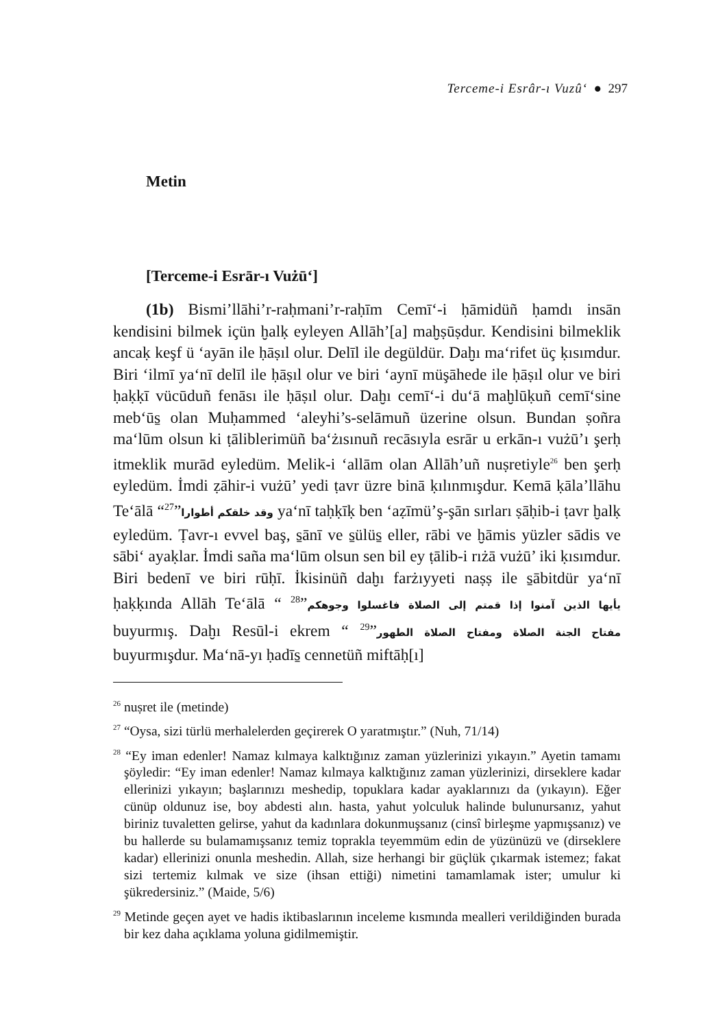Terceme-i Esrâr-ı Vuzû‘ ● 297
Metin
[Terceme-i Esrār-ı Vużū‘]
(1b) Bismi’llāhi’r-raḥmani’r-raḥīm Cemī‘-i ḥāmidüñ ḥamdı insān kendisini bilmek içün ḫalḳ eyleyen Allāh’[a] maḫṣūṣdur. Kendisini bilmeklik ancaḳ keşf ü ‘ayān ile ḥāṣıl olur. Delīl ile degüldür. Daḫı ma‘rifet üç ḳısımdur. Biri ‘ilmī ya‘nī delīl ile ḥāṣıl olur ve biri ‘aynī müşāhede ile ḥāṣıl olur ve biri ḥaḳḳī vücūduñ fenāsı ile ḥāṣıl olur. Daḫı cemī‘-i du‘ā maḫlūḳuñ cemī‘sine meb‘ūs̱ olan Muḥammed ‘aleyhi’s-selāmuñ üzerine olsun. Bundan ṣoñra ma‘lūm olsun ki ṭāliblerimüñ ba‘żısınuñ recāsıyla esrār u erkān-ı vużū’ı şerḥ itmeklik murād eyledüm. Melik-i ‘allām olan Allāh’uñ nuṣretiyle<sup>26</sup> ben şerḥ eyledüm. İmdi ẓāhir-i vużū’ yedi ṭavr üzre binā ḳılınmışdur. Kemā ḳāla’llāhu Te‘ālā “وقد خلقكم أطوارا”<sup>27</sup> ya‘nī taḥḳīḳ ben ‘aẓīmü’ş-şān sırları ṣāḥib-i ṭavr ḫalḳ eyledüm. Ṭavr-ı evvel baş, s̱ānī ve s̱ülüs̱ eller, rābi ve ḫāmis yüzler sādis ve sābi‘ ayaḳlar. İmdi saña ma‘lūm olsun sen bil ey ṭālib-i rıżā vużū’ iki ḳısımdur. Biri bedenī ve biri rūḥī. İkisinüñ daḫı farżıyyeti naṣṣ ile s̱ābitdür ya‘nī ḥaḳḳında Allāh Te‘ālā “ يأيها الذين آمنوا إذا قمتم إلى الصلاة فاغسلوا وجوهكم”<sup>28</sup> buyurmış. Daḫı Resūl-i ekrem “ مفتاح الجنة الصلاة ومفتاح الصلاة الطهور”<sup>29</sup> buyurmışdur. Ma‘nā-yı ḥadīs̱ cennetüñ miftāḥ[ı]
<sup>26</sup> nuṣret ile (metinde)
<sup>27</sup> “Oysa, sizi türlü merhalelerden geçirerek O yaratmıştır.” (Nuh, 71/14)
<sup>28</sup> “Ey iman edenler! Namaz kılmaya kalktığınız zaman yüzlerinizi yıkayın.” Ayetin tamamı şöyledir: “Ey iman edenler! Namaz kılmaya kalktığınız zaman yüzlerinizi, dirseklere kadar ellerinizi yıkayın; başlarınızı meshedip, topuklara kadar ayaklarınızı da (yıkayın). Eğer cünüp oldunuz ise, boy abdesti alın. hasta, yahut yolculuk halinde bulunursanız, yahut biriniz tuvaletten gelirse, yahut da kadınlara dokunmuşsanız (cinsî birleşme yapmışsanız) ve bu hallerde su bulamamışsanız temiz toprakla teyemmüm edin de yüzünüzü ve (dirseklere kadar) ellerinizi onunla meshedin. Allah, size herhangi bir güçlük çıkarmak istemez; fakat sizi tertemiz kılmak ve size (ihsan ettiği) nimetini tamamlamak ister; umulur ki şükredersiniz.” (Maide, 5/6)
<sup>29</sup> Metinde geçen ayet ve hadis iktibaslarının inceleme kısmında mealleri verildiğinden burada bir kez daha açıklama yoluna gidilmemiştir.